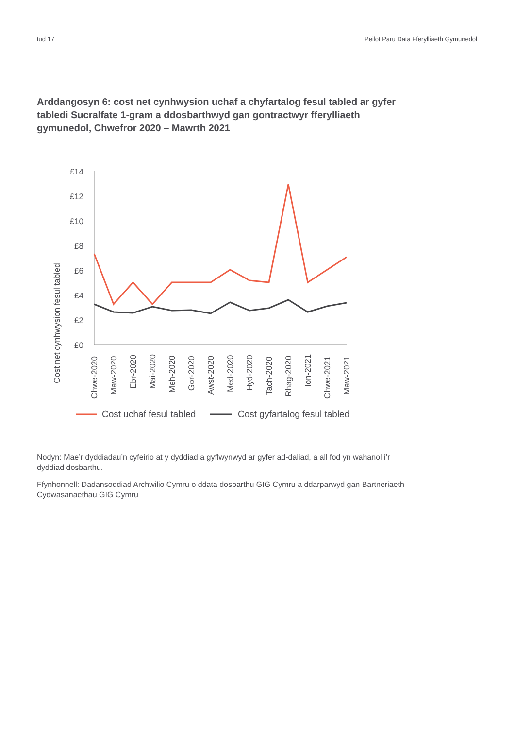tud 17 Peilot Paru Data Fferylliaeth Gymunedol
Arddangosyn 6: cost net cynhwysion uchaf a chyfartalog fesul tabled ar gyfer tabledi Sucralfate 1-gram a ddosbarthwyd gan gontractwyr fferylliaeth gymunedol, Chwefror 2020 – Mawrth 2021
Cost net cynhwysion fesul tabled
£14
£12
£10
£8
£6
£4
£2
£0
Chwe-2020
Maw-2020
Ebr-2020
Mai-2020
Meh-2020
Gor-2020
Awst-2020
Med-2020
Hyd-2020
Tach-2020
Rhag-2020
Ion-2021
Chwe-2021
Maw-2021
Cost uchaf fesul tabled
Cost gyfartalog fesul tabled
Nodyn: Mae’r dyddiadau’n cyfeirio at y dyddiad a gyflwynwyd ar gyfer ad-daliad, a all fod yn wahanol i’r dyddiad dosbarthu.
Ffynhonnell: Dadansoddiad Archwilio Cymru o ddata dosbarthu GIG Cymru a ddarparwyd gan Bartneriaeth Cydwasanaethau GIG Cymru